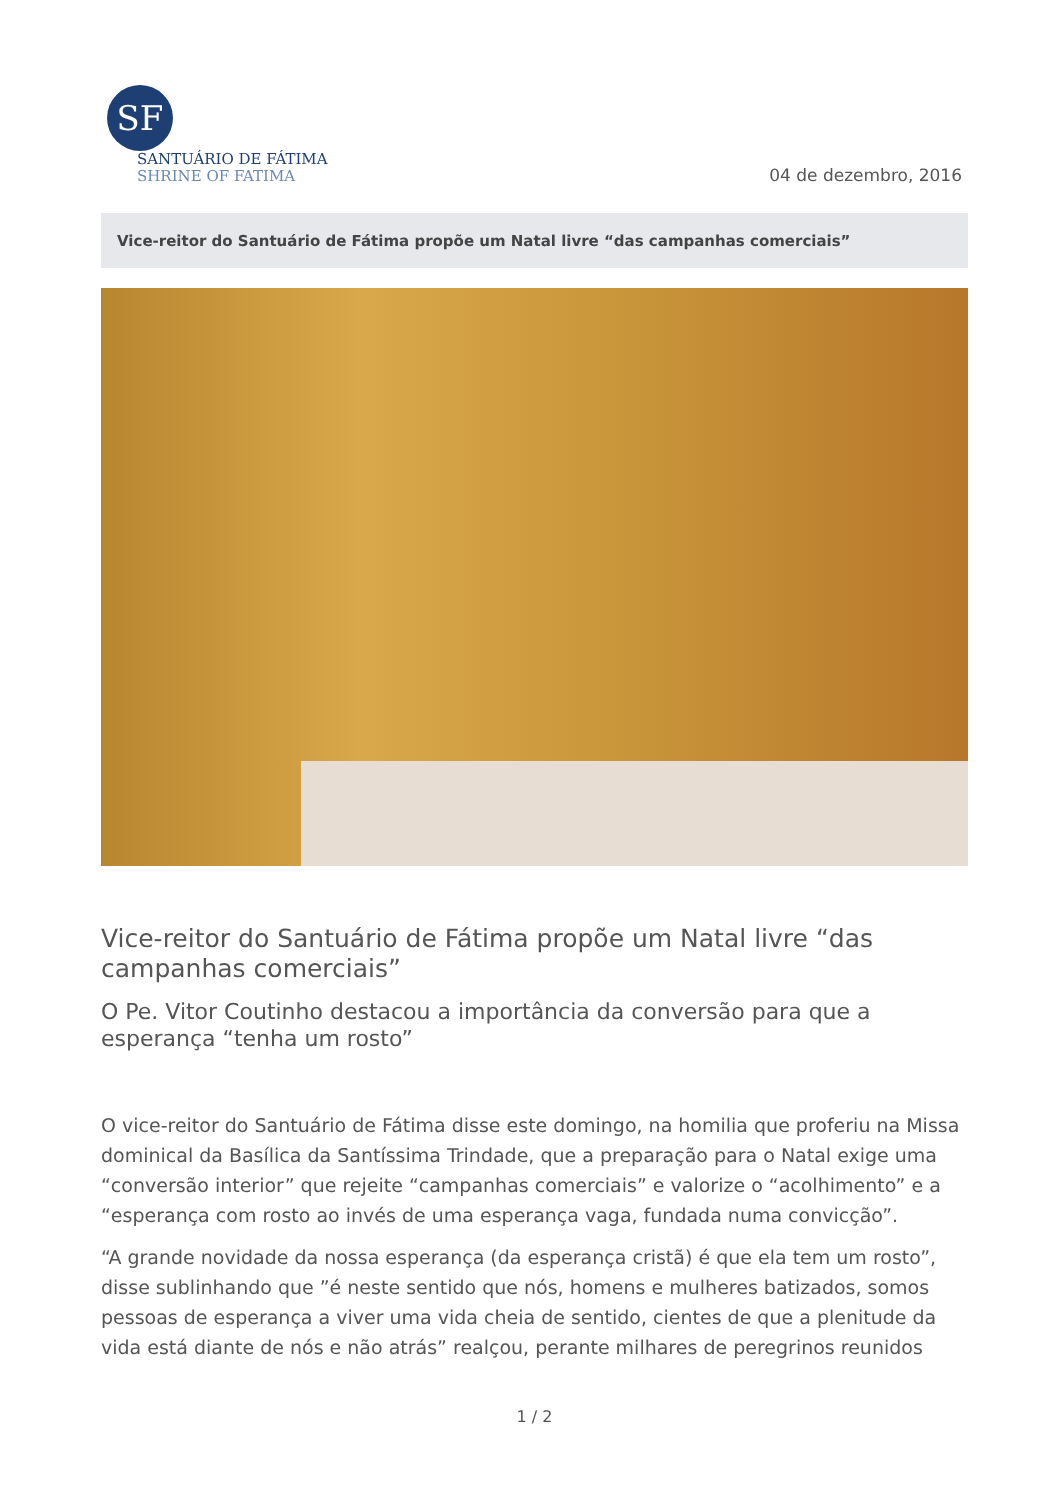SF
SANTUÁRIO DE FÁTIMA
SHRINE OF FATIMA
04 de dezembro, 2016
Vice-reitor do Santuário de Fátima propõe um Natal livre “das campanhas comerciais”
Vice-reitor do Santuário de Fátima propõe um Natal livre “das campanhas comerciais”
O Pe. Vitor Coutinho destacou a importância da conversão para que a esperança “tenha um rosto”
O vice-reitor do Santuário de Fátima disse este domingo, na homilia que proferiu na Missa dominical da Basílica da Santíssima Trindade, que a preparação para o Natal exige uma “conversão interior” que rejeite “campanhas comerciais” e valorize o “acolhimento” e a “esperança com rosto ao invés de uma esperança vaga, fundada numa convicção”.
“A grande novidade da nossa esperança (da esperança cristã) é que ela tem um rosto”, disse sublinhando que ”é neste sentido que nós, homens e mulheres batizados, somos pessoas de esperança a viver uma vida cheia de sentido, cientes de que a plenitude da vida está diante de nós e não atrás” realçou, perante milhares de peregrinos reunidos
1 / 2